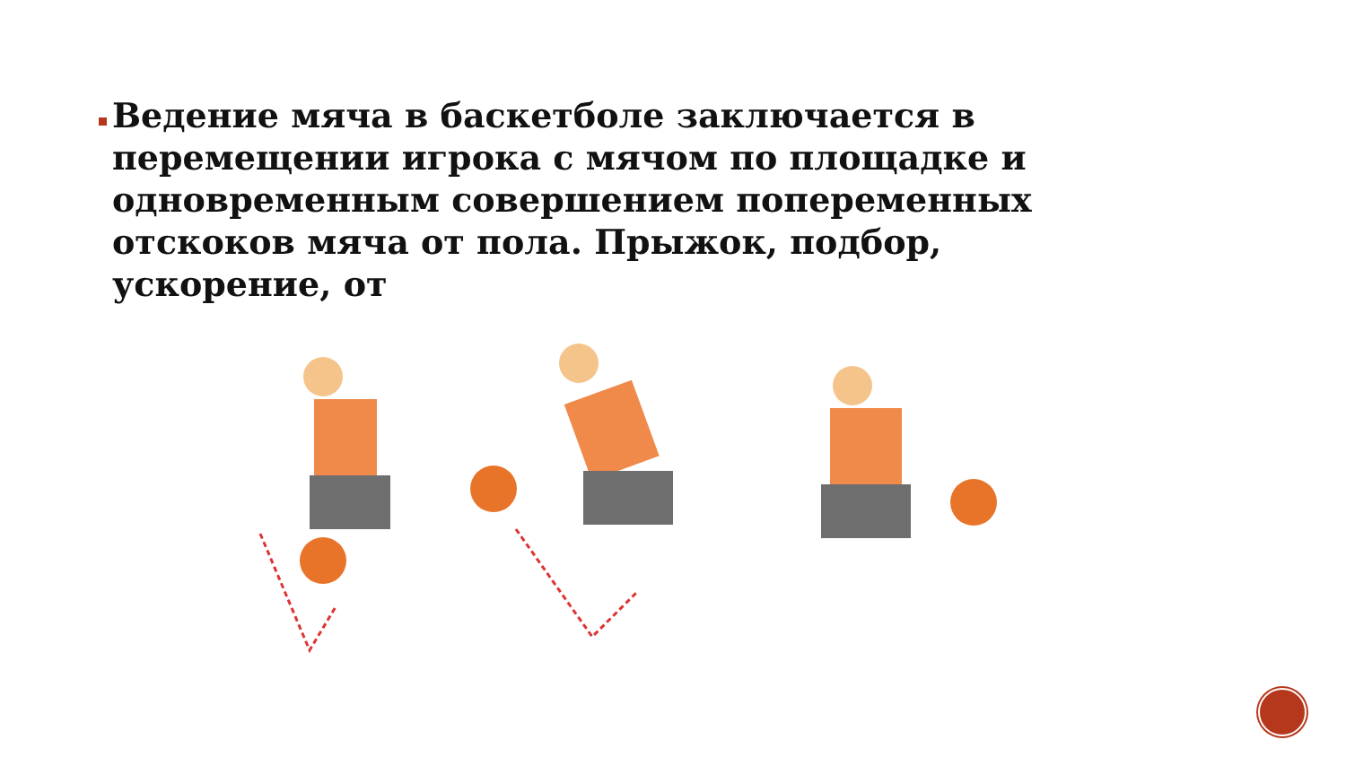Ведение мяча в баскетболе заключается в перемещении игрока с мячом по площадке и одновременным совершением попеременных отскоков мяча от пола. Прыжок, подбор, ускорение, от